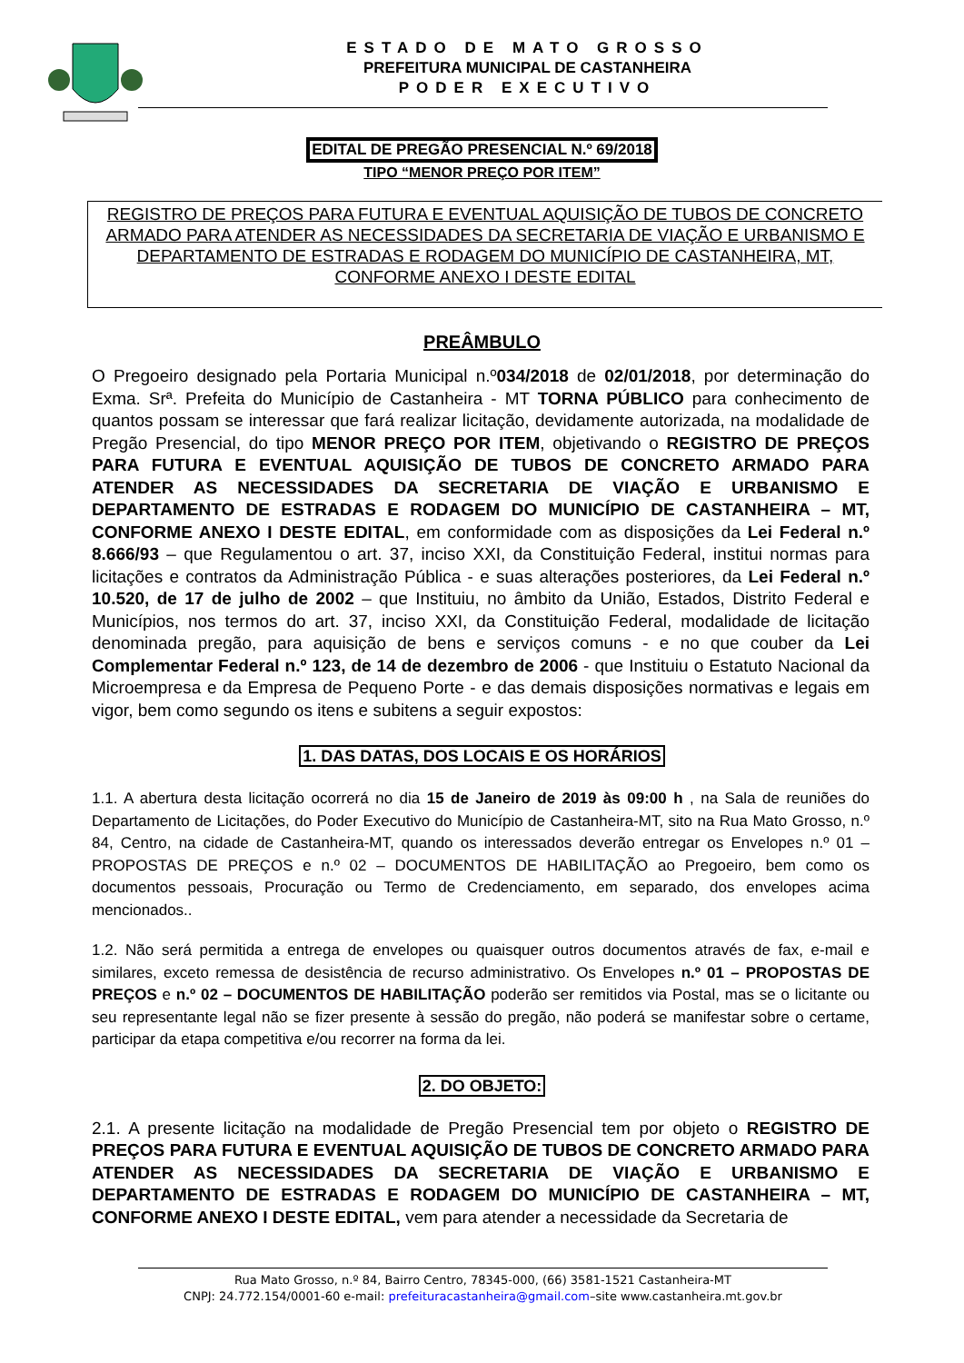ESTADO DE MATO GROSSO
PREFEITURA MUNICIPAL DE CASTANHEIRA
PODER EXECUTIVO
EDITAL DE PREGÃO PRESENCIAL N.º 69/2018
TIPO “MENOR PREÇO POR ITEM”
REGISTRO DE PREÇOS PARA FUTURA E EVENTUAL AQUISIÇÃO DE TUBOS DE CONCRETO ARMADO PARA ATENDER AS NECESSIDADES DA SECRETARIA DE VIAÇÃO E URBANISMO E DEPARTAMENTO DE ESTRADAS E RODAGEM DO MUNICÍPIO DE CASTANHEIRA, MT, CONFORME ANEXO I DESTE EDITAL
PREÂMBULO
O Pregoeiro designado pela Portaria Municipal n.º034/2018 de 02/01/2018, por determinação do Exma. Srª. Prefeita do Município de Castanheira - MT TORNA PÚBLICO para conhecimento de quantos possam se interessar que fará realizar licitação, devidamente autorizada, na modalidade de Pregão Presencial, do tipo MENOR PREÇO POR ITEM, objetivando o REGISTRO DE PREÇOS PARA FUTURA E EVENTUAL AQUISIÇÃO DE TUBOS DE CONCRETO ARMADO PARA ATENDER AS NECESSIDADES DA SECRETARIA DE VIAÇÃO E URBANISMO E DEPARTAMENTO DE ESTRADAS E RODAGEM DO MUNICÍPIO DE CASTANHEIRA – MT, CONFORME ANEXO I DESTE EDITAL, em conformidade com as disposições da Lei Federal n.º 8.666/93 – que Regulamentou o art. 37, inciso XXI, da Constituição Federal, institui normas para licitações e contratos da Administração Pública - e suas alterações posteriores, da Lei Federal n.º 10.520, de 17 de julho de 2002 – que Instituiu, no âmbito da União, Estados, Distrito Federal e Municípios, nos termos do art. 37, inciso XXI, da Constituição Federal, modalidade de licitação denominada pregão, para aquisição de bens e serviços comuns - e no que couber da Lei Complementar Federal n.º 123, de 14 de dezembro de 2006 - que Instituiu o Estatuto Nacional da Microempresa e da Empresa de Pequeno Porte - e das demais disposições normativas e legais em vigor, bem como segundo os itens e subitens a seguir expostos:
1. DAS DATAS, DOS LOCAIS E OS HORÁRIOS
1.1. A abertura desta licitação ocorrerá no dia 15 de Janeiro de 2019 às 09:00 h , na Sala de reuniões do Departamento de Licitações, do Poder Executivo do Município de Castanheira-MT, sito na Rua Mato Grosso, n.º 84, Centro, na cidade de Castanheira-MT, quando os interessados deverão entregar os Envelopes n.º 01 – PROPOSTAS DE PREÇOS e n.º 02 – DOCUMENTOS DE HABILITAÇÃO ao Pregoeiro, bem como os documentos pessoais, Procuração ou Termo de Credenciamento, em separado, dos envelopes acima mencionados..
1.2. Não será permitida a entrega de envelopes ou quaisquer outros documentos através de fax, e-mail e similares, exceto remessa de desistência de recurso administrativo. Os Envelopes n.º 01 – PROPOSTAS DE PREÇOS e n.º 02 – DOCUMENTOS DE HABILITAÇÃO poderão ser remitidos via Postal, mas se o licitante ou seu representante legal não se fizer presente à sessão do pregão, não poderá se manifestar sobre o certame, participar da etapa competitiva e/ou recorrer na forma da lei.
2. DO OBJETO:
2.1. A presente licitação na modalidade de Pregão Presencial tem por objeto o REGISTRO DE PREÇOS PARA FUTURA E EVENTUAL AQUISIÇÃO DE TUBOS DE CONCRETO ARMADO PARA ATENDER AS NECESSIDADES DA SECRETARIA DE VIAÇÃO E URBANISMO E DEPARTAMENTO DE ESTRADAS E RODAGEM DO MUNICÍPIO DE CASTANHEIRA – MT, CONFORME ANEXO I DESTE EDITAL, vem para atender a necessidade da Secretaria de
Rua Mato Grosso, n.º 84, Bairro Centro, 78345-000, (66) 3581-1521 Castanheira-MT
CNPJ: 24.772.154/0001-60 e-mail: prefeituracastanheira@gmail.com–site www.castanheira.mt.gov.br